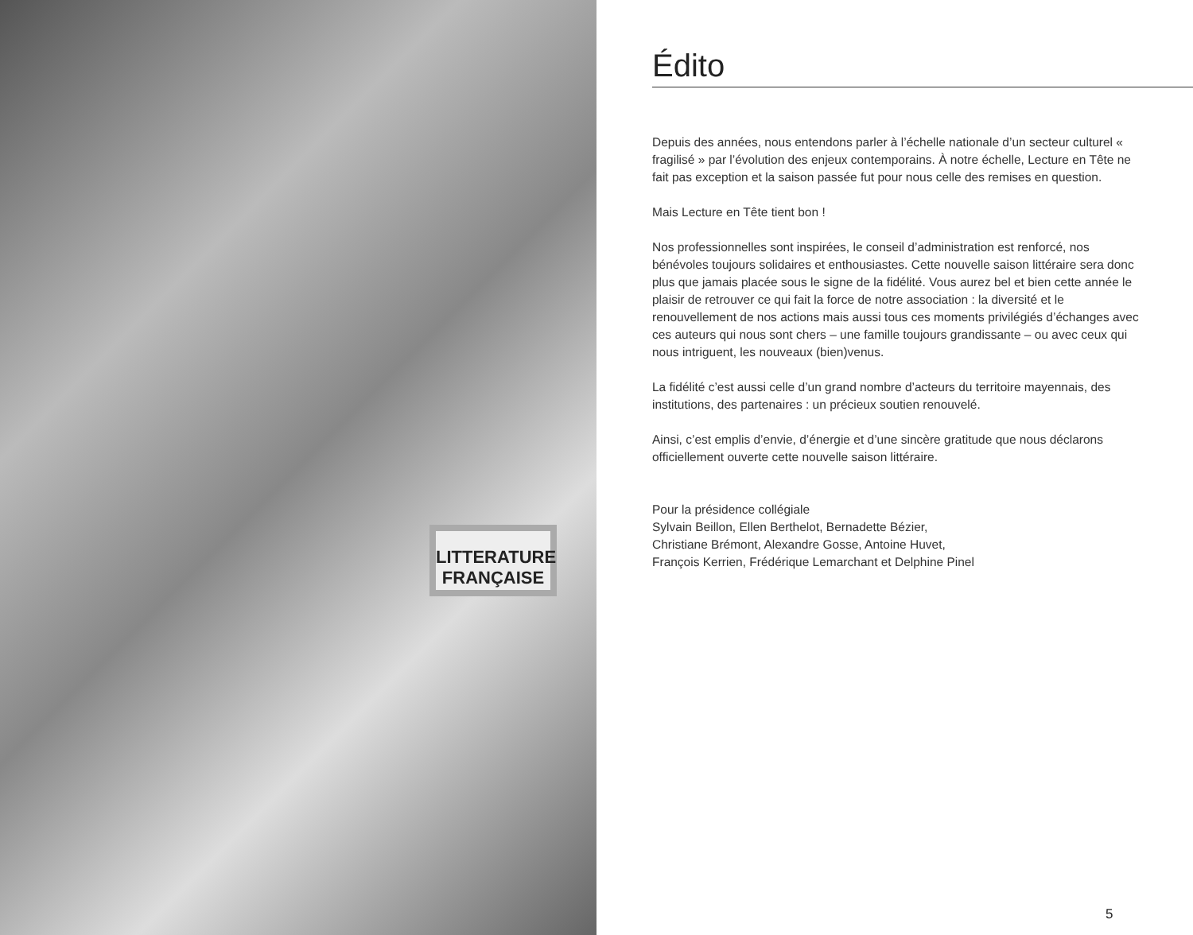LITTERATURE
FRANÇAISE
Édito
Depuis des années, nous entendons parler à l’échelle nationale d’un secteur culturel « fragilisé » par l’évolution des enjeux contemporains. À notre échelle, Lecture en Tête ne fait pas exception et la saison passée fut pour nous celle des remises en question.
Mais Lecture en Tête tient bon !
Nos professionnelles sont inspirées, le conseil d’administration est renforcé, nos bénévoles toujours solidaires et enthousiastes. Cette nouvelle saison littéraire sera donc plus que jamais placée sous le signe de la fidélité. Vous aurez bel et bien cette année le plaisir de retrouver ce qui fait la force de notre association : la diversité et le renouvellement de nos actions mais aussi tous ces moments privilégiés d’échanges avec ces auteurs qui nous sont chers – une famille toujours grandissante – ou avec ceux qui nous intriguent, les nouveaux (bien)venus.
La fidélité c’est aussi celle d’un grand nombre d’acteurs du territoire mayennais, des institutions, des partenaires : un précieux soutien renouvelé.
Ainsi, c’est emplis d’envie, d’énergie et d’une sincère gratitude que nous déclarons officiellement ouverte cette nouvelle saison littéraire.
Pour la présidence collégiale
Sylvain Beillon, Ellen Berthelot, Bernadette Bézier,
Christiane Brémont, Alexandre Gosse, Antoine Huvet,
François Kerrien, Frédérique Lemarchant et Delphine Pinel
5